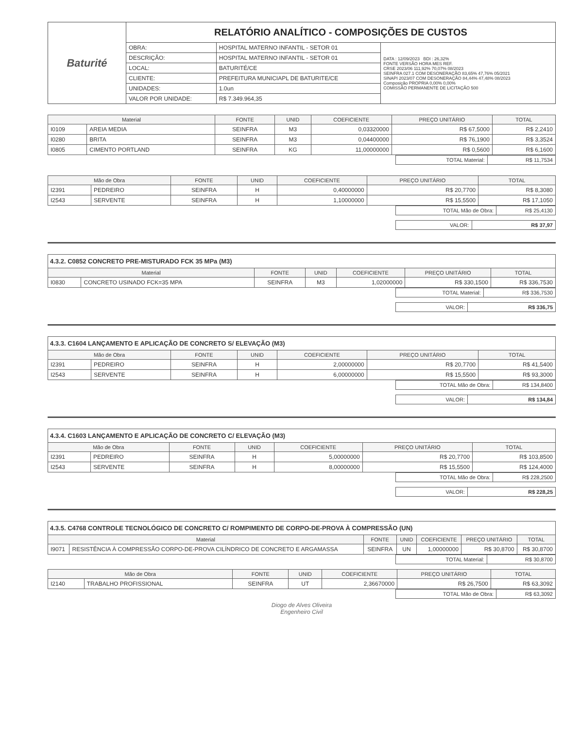| Baturité | RELATÓRIO ANALÍTICO - COMPOSIÇÕES DE CUSTOS | | |
| | OBRA: | HOSPITAL MATERNO INFANTIL - SETOR 01 | DATA : 12/09/2023 BDI : 26,32% FONTE VERSÃO HORA MES REF. CRSE 2023/06 111,92% 70,07% 08/2023 SEINFRA 027.1 COM DESONERAÇÃO 83,65% 47,76% 05/2021 SINAPI 2023/07 COM DESONERAÇÃO 84,44% 47,48% 08/2023 Composição PROPRIA 0,00% 0,00% COMISSÃO PERMANENTE DE LICITAÇÃO 500 |
| | DESCRIÇÃO: | HOSPITAL MATERNO INFANTIL - SETOR 01 | |
| | LOCAL: | BATURITÉ/CE | |
| | CLIENTE: | PREFEITURA MUNICIAPL DE BATURITE/CE | |
| | UNIDADES: | 1.0un | |
| | VALOR POR UNIDADE: | R$ 7.349.964,35 | |
| Material | | FONTE | UNID | COEFICIENTE | PREÇO UNITÁRIO | TOTAL |
| --- | --- | --- | --- | --- | --- | --- |
| I0109 | AREIA MEDIA | SEINFRA | M3 | 0,03320000 | R$ 67,5000 | R$ 2,2410 |
| I0280 | BRITA | SEINFRA | M3 | 0,04400000 | R$ 76,1900 | R$ 3,3524 |
| I0805 | CIMENTO PORTLAND | SEINFRA | KG | 11,00000000 | R$ 0,5600 | R$ 6,1600 |
| TOTAL Material: | R$ 11,7534 |
| Mão de Obra | | FONTE | UNID | COEFICIENTE | PREÇO UNITÁRIO | TOTAL |
| --- | --- | --- | --- | --- | --- | --- |
| I2391 | PEDREIRO | SEINFRA | H | 0,40000000 | R$ 20,7700 | R$ 8,3080 |
| I2543 | SERVENTE | SEINFRA | H | 1,10000000 | R$ 15,5500 | R$ 17,1050 |
| TOTAL Mão de Obra: | R$ 25,4130 |
| VALOR: | R$ 37,97 |
4.3.2. C0852 CONCRETO PRE-MISTURADO FCK 35 MPa (M3)
| Material | | FONTE | UNID | COEFICIENTE | PREÇO UNITÁRIO | TOTAL |
| --- | --- | --- | --- | --- | --- | --- |
| I0830 | CONCRETO USINADO FCK=35 MPA | SEINFRA | M3 | 1,02000000 | R$ 330,1500 | R$ 336,7530 |
| TOTAL Material: | R$ 336,7530 |
| VALOR: | R$ 336,75 |
4.3.3. C1604 LANÇAMENTO E APLICAÇÃO DE CONCRETO S/ ELEVAÇÃO (M3)
| Mão de Obra | | FONTE | UNID | COEFICIENTE | PREÇO UNITÁRIO | TOTAL |
| --- | --- | --- | --- | --- | --- | --- |
| I2391 | PEDREIRO | SEINFRA | H | 2,00000000 | R$ 20,7700 | R$ 41,5400 |
| I2543 | SERVENTE | SEINFRA | H | 6,00000000 | R$ 15,5500 | R$ 93,3000 |
| TOTAL Mão de Obra: | R$ 134,8400 |
| VALOR: | R$ 134,84 |
4.3.4. C1603 LANÇAMENTO E APLICAÇÃO DE CONCRETO C/ ELEVAÇÃO (M3)
| Mão de Obra | | FONTE | UNID | COEFICIENTE | PREÇO UNITÁRIO | TOTAL |
| --- | --- | --- | --- | --- | --- | --- |
| I2391 | PEDREIRO | SEINFRA | H | 5,00000000 | R$ 20,7700 | R$ 103,8500 |
| I2543 | SERVENTE | SEINFRA | H | 8,00000000 | R$ 15,5500 | R$ 124,4000 |
| TOTAL Mão de Obra: | R$ 228,2500 |
| VALOR: | R$ 228,25 |
4.3.5. C4768 CONTROLE TECNOLÓGICO DE CONCRETO C/ ROMPIMENTO DE CORPO-DE-PROVA À COMPRESSÃO (UN)
| Material | | FONTE | UNID | COEFICIENTE | PREÇO UNITÁRIO | TOTAL |
| --- | --- | --- | --- | --- | --- | --- |
| I9071 | RESISTÊNCIA À COMPRESSÃO CORPO-DE-PROVA CILÍNDRICO DE CONCRETO E ARGAMASSA | SEINFRA | UN | 1,00000000 | R$ 30,8700 | R$ 30,8700 |
| TOTAL Material: | R$ 30,8700 |
| Mão de Obra | | FONTE | UNID | COEFICIENTE | PREÇO UNITÁRIO | TOTAL |
| --- | --- | --- | --- | --- | --- | --- |
| I2140 | TRABALHO PROFISSIONAL | SEINFRA | UT | 2,36670000 | R$ 26,7500 | R$ 63,3092 |
| TOTAL Mão de Obra: | R$ 63,3092 |
Diogo de Alves Oliveira
Engenheiro Civil